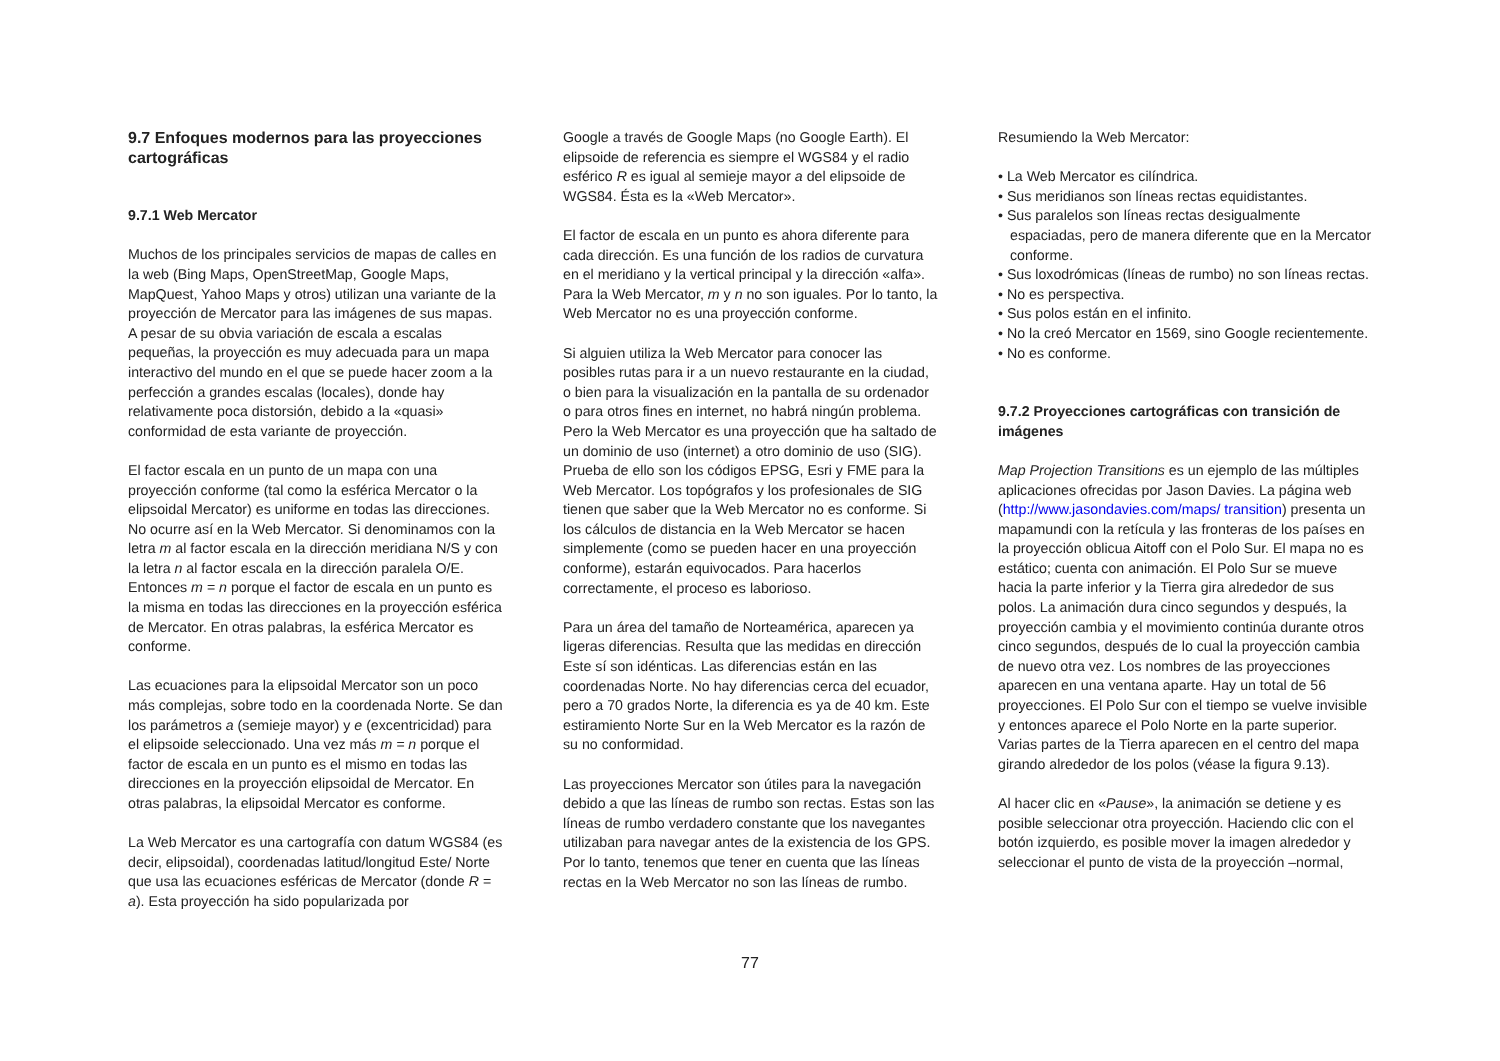9.7 Enfoques modernos para las proyecciones cartográficas
9.7.1 Web Mercator
Muchos de los principales servicios de mapas de calles en la web (Bing Maps, OpenStreetMap, Google Maps, MapQuest, Yahoo Maps y otros) utilizan una variante de la proyección de Mercator para las imágenes de sus mapas. A pesar de su obvia variación de escala a escalas pequeñas, la proyección es muy adecuada para un mapa interactivo del mundo en el que se puede hacer zoom a la perfección a grandes escalas (locales), donde hay relativamente poca distorsión, debido a la «quasi» conformidad de esta variante de proyección.
El factor escala en un punto de un mapa con una proyección conforme (tal como la esférica Mercator o la elipsoidal Mercator) es uniforme en todas las direcciones. No ocurre así en la Web Mercator. Si denominamos con la letra m al factor escala en la dirección meridiana N/S y con la letra n al factor escala en la dirección paralela O/E. Entonces m = n porque el factor de escala en un punto es la misma en todas las direcciones en la proyección esférica de Mercator. En otras palabras, la esférica Mercator es conforme.
Las ecuaciones para la elipsoidal Mercator son un poco más complejas, sobre todo en la coordenada Norte. Se dan los parámetros a (semieje mayor) y e (excentricidad) para el elipsoide seleccionado. Una vez más m = n porque el factor de escala en un punto es el mismo en todas las direcciones en la proyección elipsoidal de Mercator. En otras palabras, la elipsoidal Mercator es conforme.
La Web Mercator es una cartografía con datum WGS84 (es decir, elipsoidal), coordenadas latitud/longitud Este/ Norte que usa las ecuaciones esféricas de Mercator (donde R = a). Esta proyección ha sido popularizada por
Google a través de Google Maps (no Google Earth). El elipsoide de referencia es siempre el WGS84 y el radio esférico R es igual al semieje mayor a del elipsoide de WGS84. Ésta es la «Web Mercator».
El factor de escala en un punto es ahora diferente para cada dirección. Es una función de los radios de curvatura en el meridiano y la vertical principal y la dirección «alfa». Para la Web Mercator, m y n no son iguales. Por lo tanto, la Web Mercator no es una proyección conforme.
Si alguien utiliza la Web Mercator para conocer las posibles rutas para ir a un nuevo restaurante en la ciudad, o bien para la visualización en la pantalla de su ordenador o para otros fines en internet, no habrá ningún problema. Pero la Web Mercator es una proyección que ha saltado de un dominio de uso (internet) a otro dominio de uso (SIG). Prueba de ello son los códigos EPSG, Esri y FME para la Web Mercator. Los topógrafos y los profesionales de SIG tienen que saber que la Web Mercator no es conforme. Si los cálculos de distancia en la Web Mercator se hacen simplemente (como se pueden hacer en una proyección conforme), estarán equivocados. Para hacerlos correctamente, el proceso es laborioso.
Para un área del tamaño de Norteamérica, aparecen ya ligeras diferencias. Resulta que las medidas en dirección Este sí son idénticas. Las diferencias están en las coordenadas Norte. No hay diferencias cerca del ecuador, pero a 70 grados Norte, la diferencia es ya de 40 km. Este estiramiento Norte Sur en la Web Mercator es la razón de su no conformidad.
Las proyecciones Mercator son útiles para la navegación debido a que las líneas de rumbo son rectas. Estas son las líneas de rumbo verdadero constante que los navegantes utilizaban para navegar antes de la existencia de los GPS. Por lo tanto, tenemos que tener en cuenta que las líneas rectas en la Web Mercator no son las líneas de rumbo.
Resumiendo la Web Mercator:
• La Web Mercator es cilíndrica.
• Sus meridianos son líneas rectas equidistantes.
• Sus paralelos son líneas rectas desigualmente espaciadas, pero de manera diferente que en la Mercator conforme.
• Sus loxodrómicas (líneas de rumbo) no son líneas rectas.
• No es perspectiva.
• Sus polos están en el infinito.
• No la creó Mercator en 1569, sino Google recientemente.
• No es conforme.
9.7.2 Proyecciones cartográficas con transición de imágenes
Map Projection Transitions es un ejemplo de las múltiples aplicaciones ofrecidas por Jason Davies. La página web (http://www.jasondavies.com/maps/ transition) presenta un mapamundi con la retícula y las fronteras de los países en la proyección oblicua Aitoff con el Polo Sur. El mapa no es estático; cuenta con animación. El Polo Sur se mueve hacia la parte inferior y la Tierra gira alrededor de sus polos. La animación dura cinco segundos y después, la proyección cambia y el movimiento continúa durante otros cinco segundos, después de lo cual la proyección cambia de nuevo otra vez. Los nombres de las proyecciones aparecen en una ventana aparte. Hay un total de 56 proyecciones. El Polo Sur con el tiempo se vuelve invisible y entonces aparece el Polo Norte en la parte superior. Varias partes de la Tierra aparecen en el centro del mapa girando alrededor de los polos (véase la figura 9.13).
Al hacer clic en «Pause», la animación se detiene y es posible seleccionar otra proyección. Haciendo clic con el botón izquierdo, es posible mover la imagen alrededor y seleccionar el punto de vista de la proyección –normal,
77